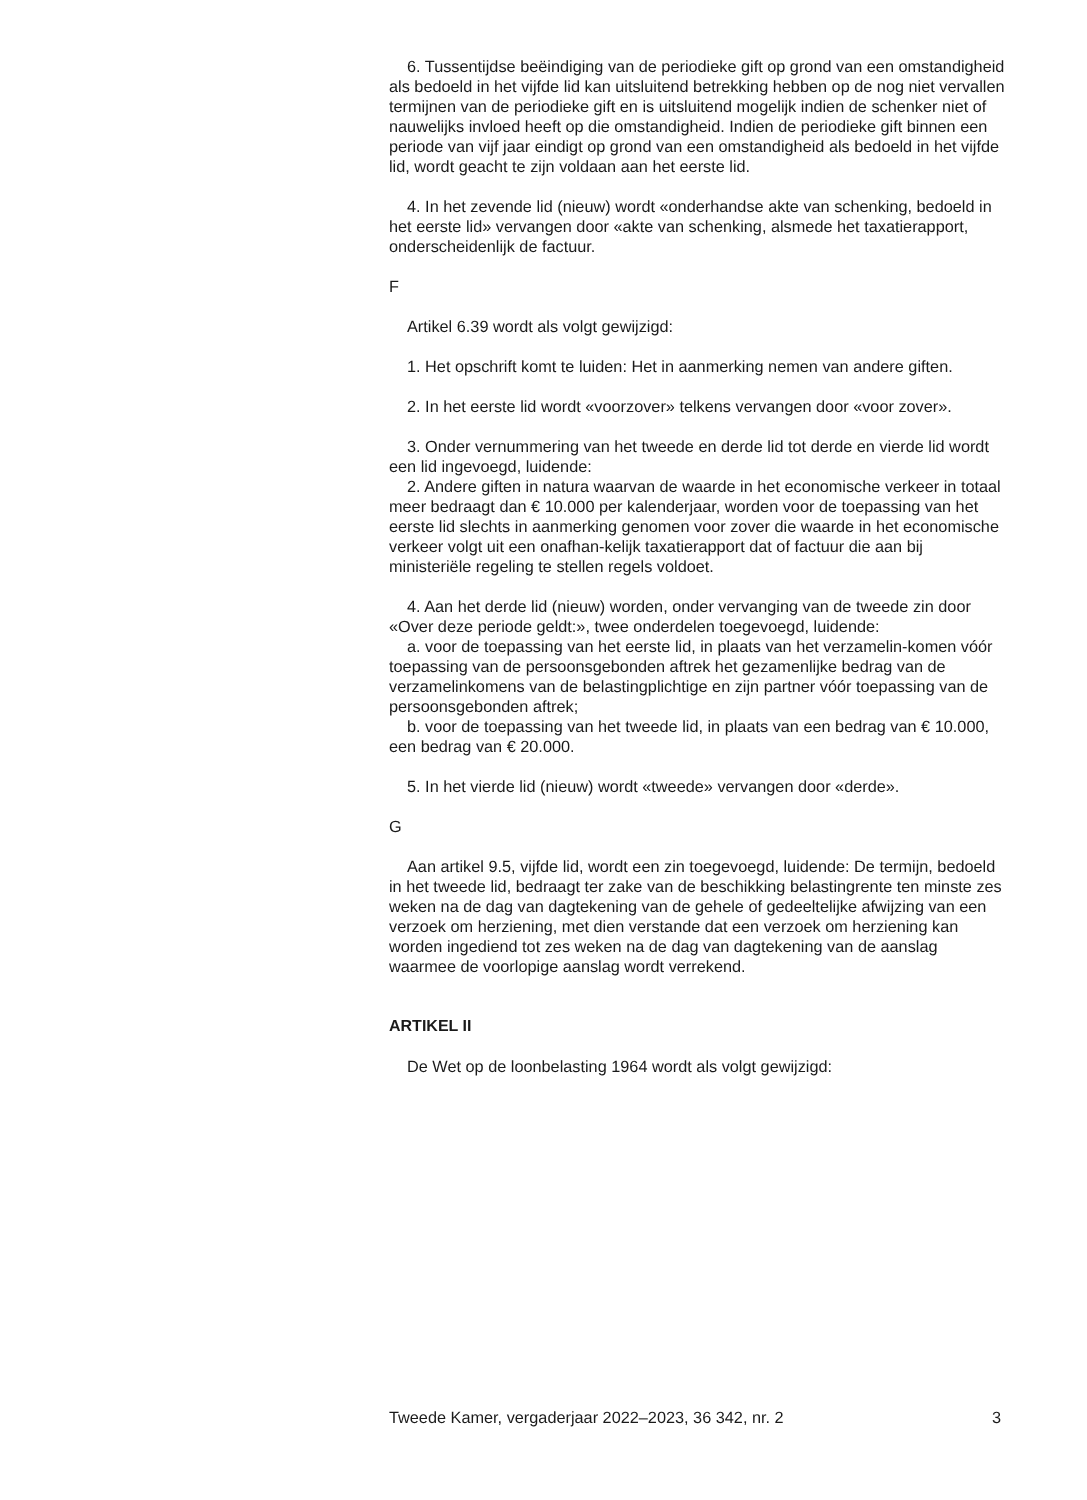6. Tussentijdse beëindiging van de periodieke gift op grond van een omstandigheid als bedoeld in het vijfde lid kan uitsluitend betrekking hebben op de nog niet vervallen termijnen van de periodieke gift en is uitsluitend mogelijk indien de schenker niet of nauwelijks invloed heeft op die omstandigheid. Indien de periodieke gift binnen een periode van vijf jaar eindigt op grond van een omstandigheid als bedoeld in het vijfde lid, wordt geacht te zijn voldaan aan het eerste lid.
4. In het zevende lid (nieuw) wordt «onderhandse akte van schenking, bedoeld in het eerste lid» vervangen door «akte van schenking, alsmede het taxatierapport, onderscheidenlijk de factuur.
F
Artikel 6.39 wordt als volgt gewijzigd:
1. Het opschrift komt te luiden: Het in aanmerking nemen van andere giften.
2. In het eerste lid wordt «voorzover» telkens vervangen door «voor zover».
3. Onder vernummering van het tweede en derde lid tot derde en vierde lid wordt een lid ingevoegd, luidende:
2. Andere giften in natura waarvan de waarde in het economische verkeer in totaal meer bedraagt dan € 10.000 per kalenderjaar, worden voor de toepassing van het eerste lid slechts in aanmerking genomen voor zover die waarde in het economische verkeer volgt uit een onafhan-kelijk taxatierapport dat of factuur die aan bij ministeriële regeling te stellen regels voldoet.
4. Aan het derde lid (nieuw) worden, onder vervanging van de tweede zin door «Over deze periode geldt:», twee onderdelen toegevoegd, luidende:
a. voor de toepassing van het eerste lid, in plaats van het verzamelin-komen vóór toepassing van de persoonsgebonden aftrek het gezamenlijke bedrag van de verzamelinkomens van de belastingplichtige en zijn partner vóór toepassing van de persoonsgebonden aftrek;
b. voor de toepassing van het tweede lid, in plaats van een bedrag van € 10.000, een bedrag van € 20.000.
5. In het vierde lid (nieuw) wordt «tweede» vervangen door «derde».
G
Aan artikel 9.5, vijfde lid, wordt een zin toegevoegd, luidende: De termijn, bedoeld in het tweede lid, bedraagt ter zake van de beschikking belastingrente ten minste zes weken na de dag van dagtekening van de gehele of gedeeltelijke afwijzing van een verzoek om herziening, met dien verstande dat een verzoek om herziening kan worden ingediend tot zes weken na de dag van dagtekening van de aanslag waarmee de voorlopige aanslag wordt verrekend.
ARTIKEL II
De Wet op de loonbelasting 1964 wordt als volgt gewijzigd:
Tweede Kamer, vergaderjaar 2022–2023, 36 342, nr. 2 3